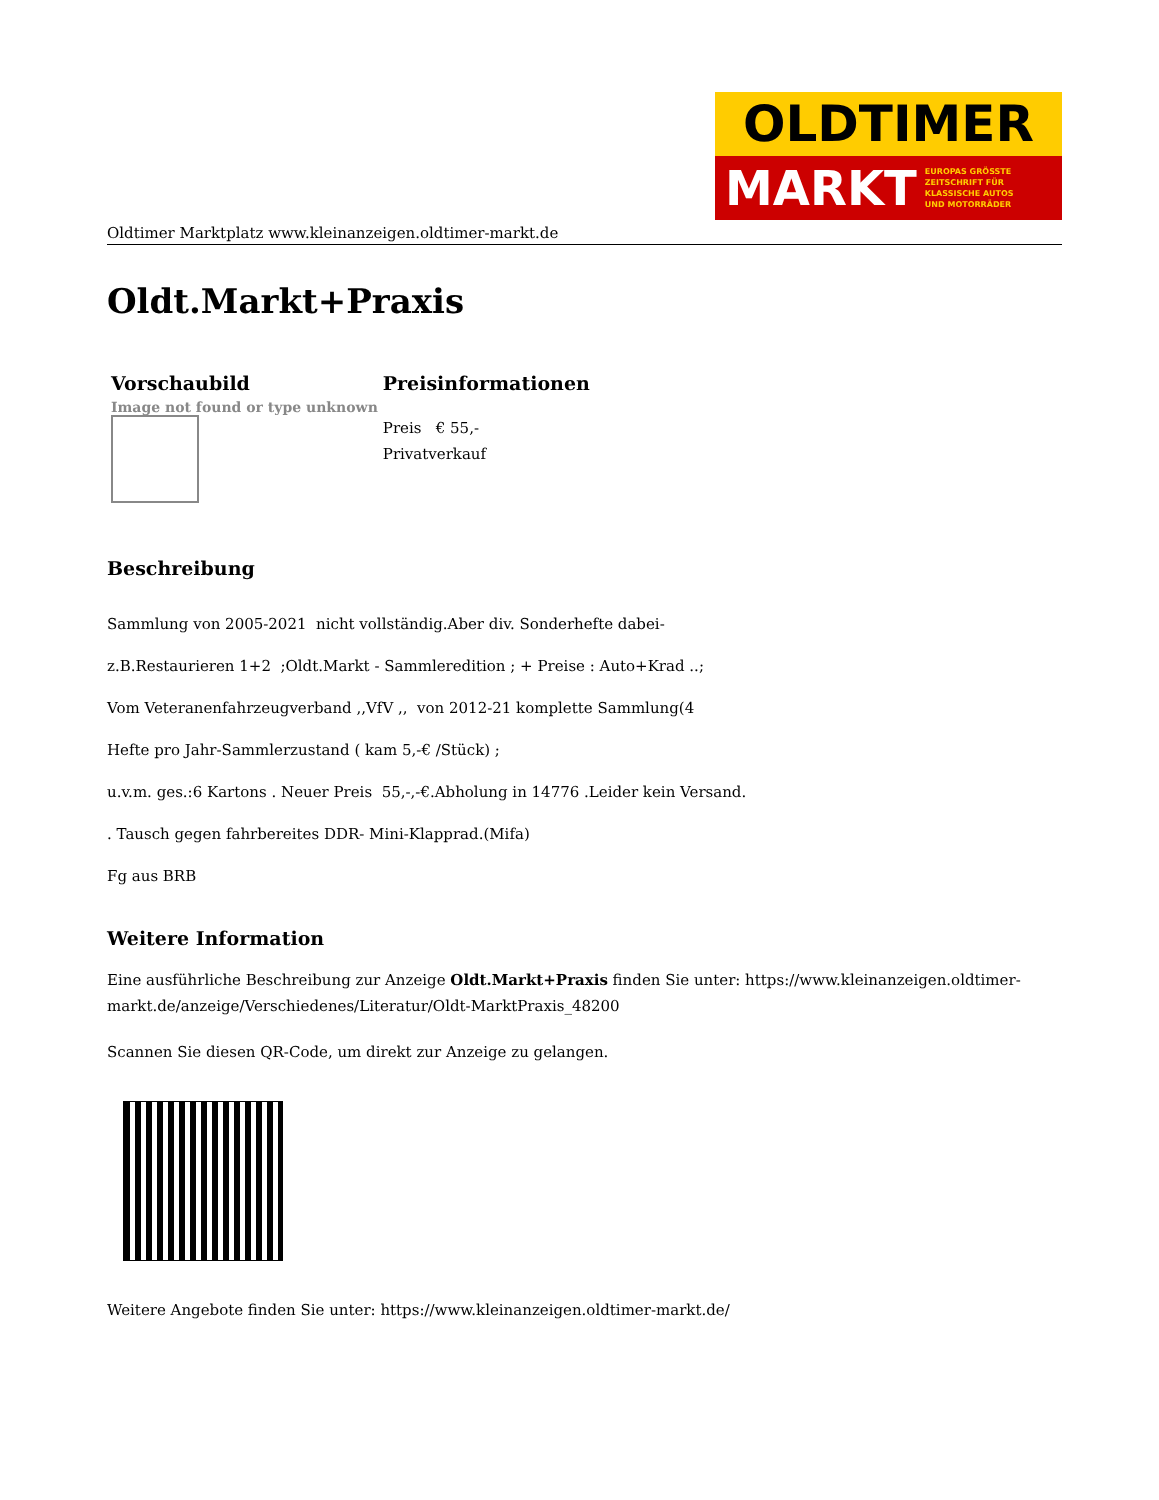OLDTIMER
MARKT EUROPAS GRÖSSTE
ZEITSCHRIFT FÜR
KLASSISCHE AUTOS
UND MOTORRÄDER
Oldtimer Marktplatz www.kleinanzeigen.oldtimer-markt.de
Oldt.Markt+Praxis
| Vorschaubild | Preisinformationen |
| --- | --- |
| Image not found or type unknown | Preis € 55,- Privatverkauf |
Beschreibung
Sammlung von 2005-2021 nicht vollständig.Aber div. Sonderhefte dabei-
z.B.Restaurieren 1+2 ;Oldt.Markt - Sammleredition ; + Preise : Auto+Krad ..;
Vom Veteranenfahrzeugverband ,,VfV ,, von 2012-21 komplette Sammlung(4
Hefte pro Jahr-Sammlerzustand ( kam 5,-€ /Stück) ;
u.v.m. ges.:6 Kartons . Neuer Preis 55,-,-€.Abholung in 14776 .Leider kein Versand.
. Tausch gegen fahrbereites DDR- Mini-Klapprad.(Mifa)
Fg aus BRB
Weitere Information
Eine ausführliche Beschreibung zur Anzeige Oldt.Markt+Praxis finden Sie unter: https://www.kleinanzeigen.oldtimer-markt.de/anzeige/Verschiedenes/Literatur/Oldt-MarktPraxis_48200
Scannen Sie diesen QR-Code, um direkt zur Anzeige zu gelangen.
Weitere Angebote finden Sie unter: https://www.kleinanzeigen.oldtimer-markt.de/